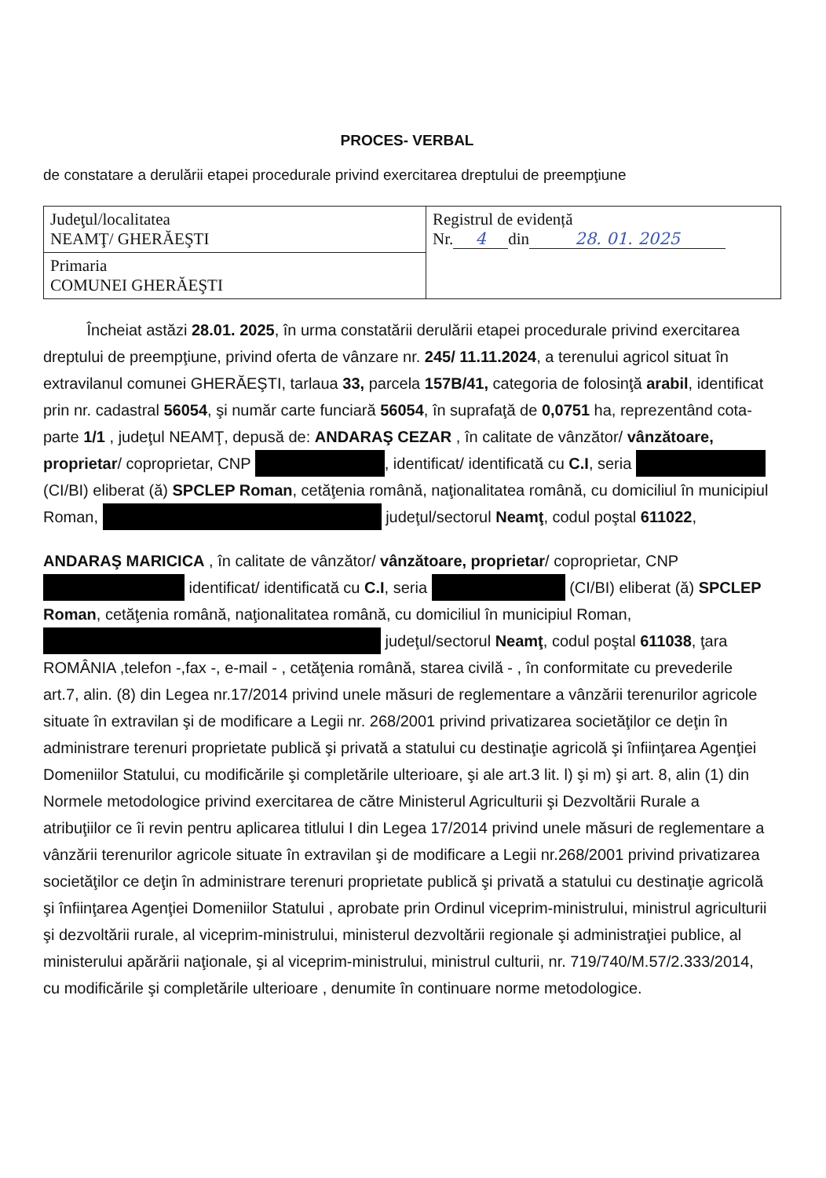PROCES- VERBAL
de constatare a derulării etapei procedurale privind exercitarea dreptului de preempţiune
| Judeţul/localitatea NEAMŢ/ GHERĂEŞTI | Registrul de evidență Nr. 4 din 28. 01. 2025 |
| Primaria COMUNEI GHERĂEŞTI | |
Încheiat astăzi 28.01. 2025, în urma constatării derulării etapei procedurale privind exercitarea dreptului de preempţiune, privind oferta de vânzare nr. 245/ 11.11.2024, a terenului agricol situat în extravilanul comunei GHERĂEŞTI, tarlaua 33, parcela 157B/41, categoria de folosinţă arabil, identificat prin nr. cadastral 56054, şi număr carte funciară 56054, în suprafaţă de 0,0751 ha, reprezentând cota-parte 1/1 , judeţul NEAMŢ, depusă de: ANDARAŞ CEZAR , în calitate de vânzător/ vânzătoare, proprietar/ coproprietar, CNP , identificat/ identificată cu C.I, seria (CI/BI) eliberat (ă) SPCLEP Roman, cetăţenia română, naţionalitatea română, cu domiciliul în municipiul Roman, judeţul/sectorul Neamţ, codul poştal 611022,
ANDARAŞ MARICICA , în calitate de vânzător/ vânzătoare, proprietar/ coproprietar, CNP identificat/ identificată cu C.I, seria (CI/BI) eliberat (ă) SPCLEP Roman, cetăţenia română, naţionalitatea română, cu domiciliul în municipiul Roman, judeţul/sectorul Neamţ, codul poştal 611038, ţara ROMÂNIA ,telefon -,fax -, e-mail - , cetăţenia română, starea civilă - , în conformitate cu prevederile art.7, alin. (8) din Legea nr.17/2014 privind unele măsuri de reglementare a vânzării terenurilor agricole situate în extravilan şi de modificare a Legii nr. 268/2001 privind privatizarea societăţilor ce deţin în administrare terenuri proprietate publică şi privată a statului cu destinaţie agricolă şi înfiinţarea Agenţiei Domeniilor Statului, cu modificările şi completările ulterioare, şi ale art.3 lit. l) şi m) şi art. 8, alin (1) din Normele metodologice privind exercitarea de către Ministerul Agriculturii şi Dezvoltării Rurale a atribuţiilor ce îi revin pentru aplicarea titlului I din Legea 17/2014 privind unele măsuri de reglementare a vânzării terenurilor agricole situate în extravilan şi de modificare a Legii nr.268/2001 privind privatizarea societăţilor ce deţin în administrare terenuri proprietate publică şi privată a statului cu destinaţie agricolă şi înfiinţarea Agenţiei Domeniilor Statului , aprobate prin Ordinul viceprim-ministrului, ministrul agriculturii şi dezvoltării rurale, al viceprim-ministrului, ministerul dezvoltării regionale şi administraţiei publice, al ministerului apărării naţionale, şi al viceprim-ministrului, ministrul culturii, nr. 719/740/M.57/2.333/2014, cu modificările şi completările ulterioare , denumite în continuare norme metodologice.